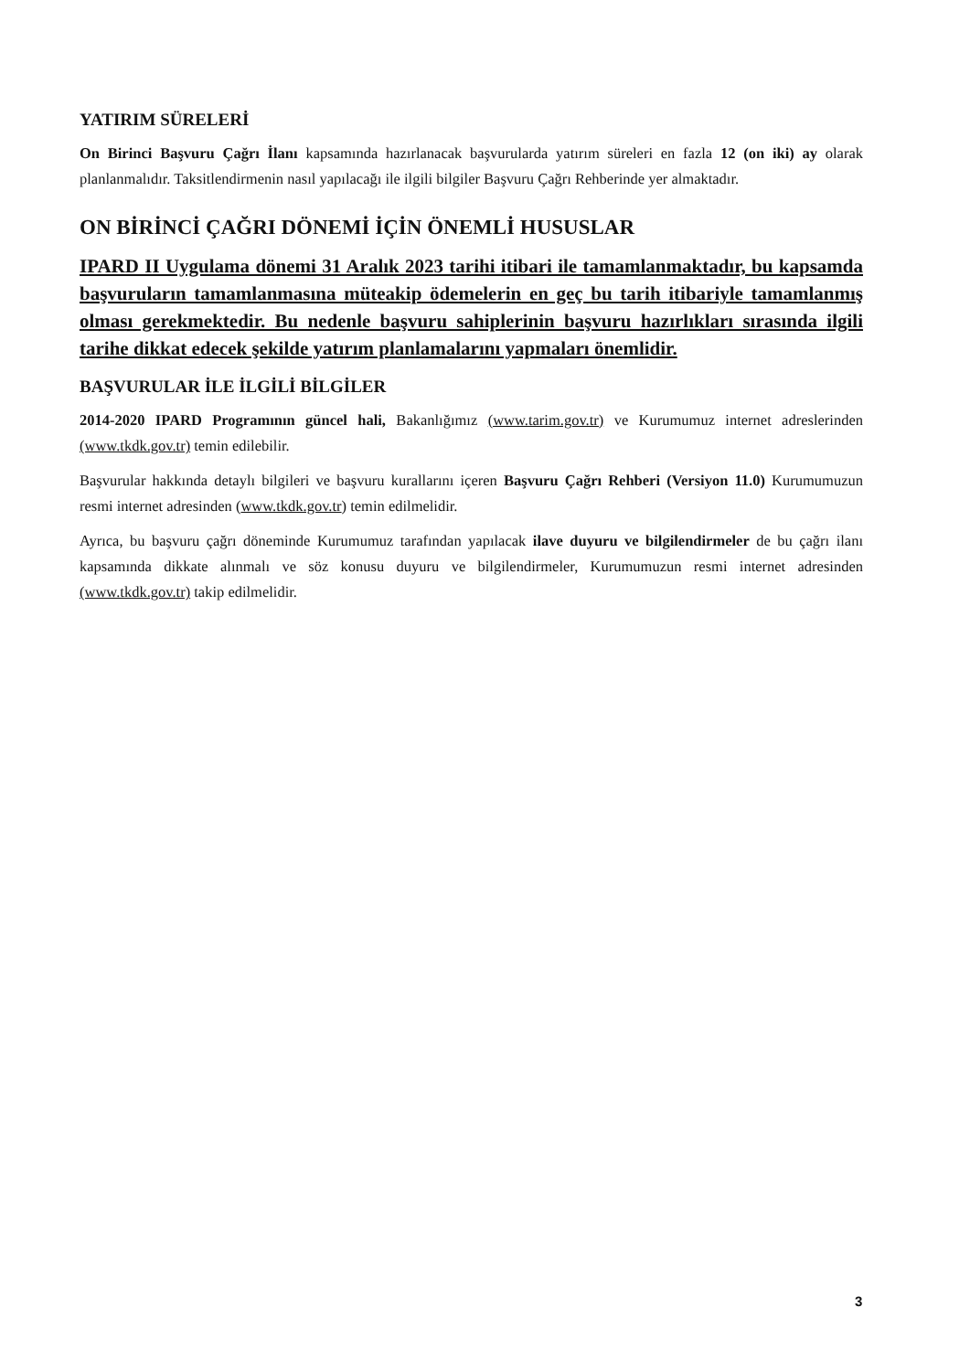YATIRIM SÜRELERİ
On Birinci Başvuru Çağrı İlanı kapsamında hazırlanacak başvurularda yatırım süreleri en fazla 12 (on iki) ay olarak planlanmalıdır. Taksitlendirmenin nasıl yapılacağı ile ilgili bilgiler Başvuru Çağrı Rehberinde yer almaktadır.
ON BİRİNCİ ÇAĞRI DÖNEMİ İÇİN ÖNEMLİ HUSUSLAR
IPARD II Uygulama dönemi 31 Aralık 2023 tarihi itibari ile tamamlanmaktadır, bu kapsamda başvuruların tamamlanmasına müteakip ödemelerin en geç bu tarih itibariyle tamamlanmış olması gerekmektedir. Bu nedenle başvuru sahiplerinin başvuru hazırlıkları sırasında ilgili tarihe dikkat edecek şekilde yatırım planlamalarını yapmaları önemlidir.
BAŞVURULAR İLE İLGİLİ BİLGİLER
2014-2020 IPARD Programının güncel hali, Bakanlığımız (www.tarim.gov.tr) ve Kurumumuz internet adreslerinden (www.tkdk.gov.tr) temin edilebilir.
Başvurular hakkında detaylı bilgileri ve başvuru kurallarını içeren Başvuru Çağrı Rehberi (Versiyon 11.0) Kurumumuzun resmi internet adresinden (www.tkdk.gov.tr) temin edilmelidir.
Ayrıca, bu başvuru çağrı döneminde Kurumumuz tarafından yapılacak ilave duyuru ve bilgilendirmeler de bu çağrı ilanı kapsamında dikkate alınmalı ve söz konusu duyuru ve bilgilendirmeler, Kurumumuzun resmi internet adresinden (www.tkdk.gov.tr) takip edilmelidir.
3